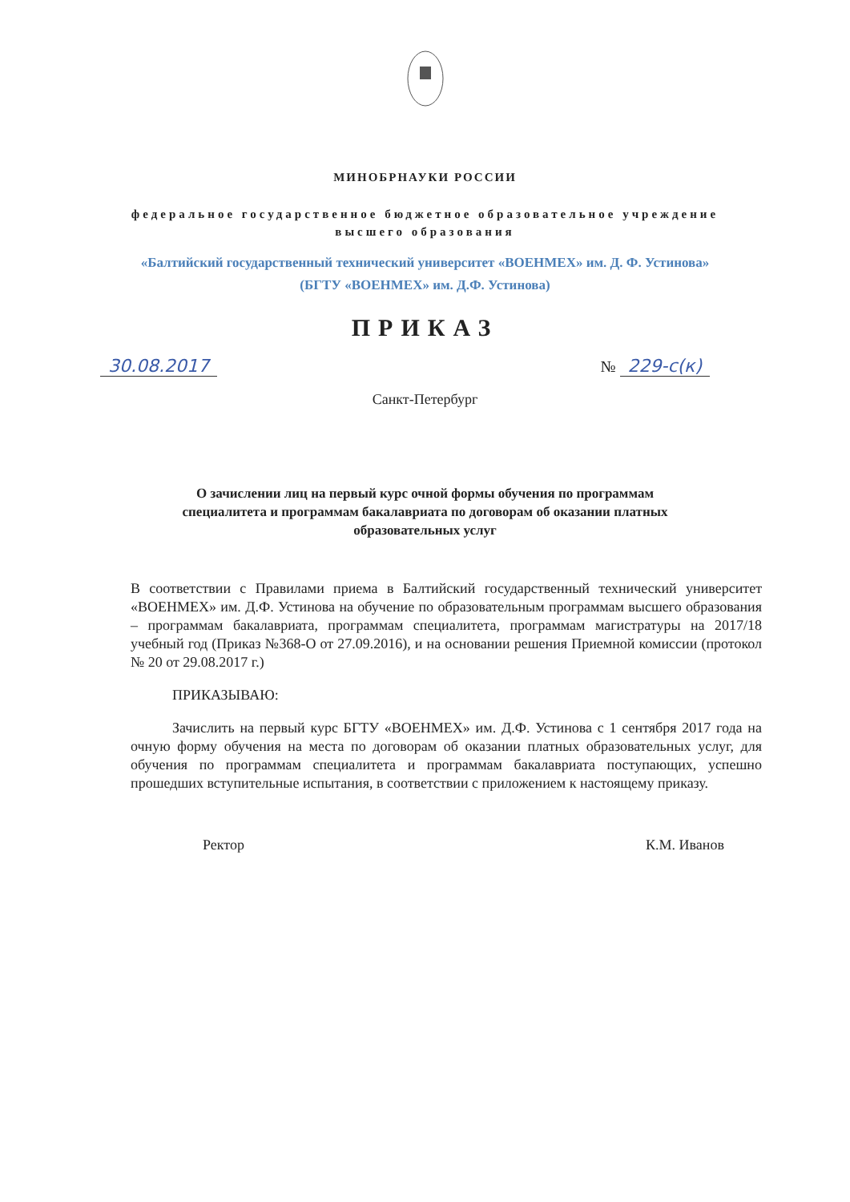МИНОБРНАУКИ РОССИИ
федеральное государственное бюджетное образовательное учреждение
высшего образования
«Балтийский государственный технический университет «ВОЕНМЕХ» им. Д. Ф. Устинова»
(БГТУ «ВОЕНМЕХ» им. Д.Ф. Устинова)
ПРИКАЗ
30.08.2017 № 229-с(к)
Санкт-Петербург
О зачислении лиц на первый курс очной формы обучения по программам
специалитета и программам бакалавриата по договорам об оказании платных
образовательных услуг
В соответствии с Правилами приема в Балтийский государственный технический университет «ВОЕНМЕХ» им. Д.Ф. Устинова на обучение по образовательным программам высшего образования – программам бакалавриата, программам специалитета, программам магистратуры на 2017/18 учебный год (Приказ №368-О от 27.09.2016), и на основании решения Приемной комиссии (протокол № 20 от 29.08.2017 г.)
ПРИКАЗЫВАЮ:
Зачислить на первый курс БГТУ «ВОЕНМЕХ» им. Д.Ф. Устинова с 1 сентября 2017 года на очную форму обучения на места по договорам об оказании платных образовательных услуг, для обучения по программам специалитета и программам бакалавриата поступающих, успешно прошедших вступительные испытания, в соответствии с приложением к настоящему приказу.
Ректор К.М. Иванов